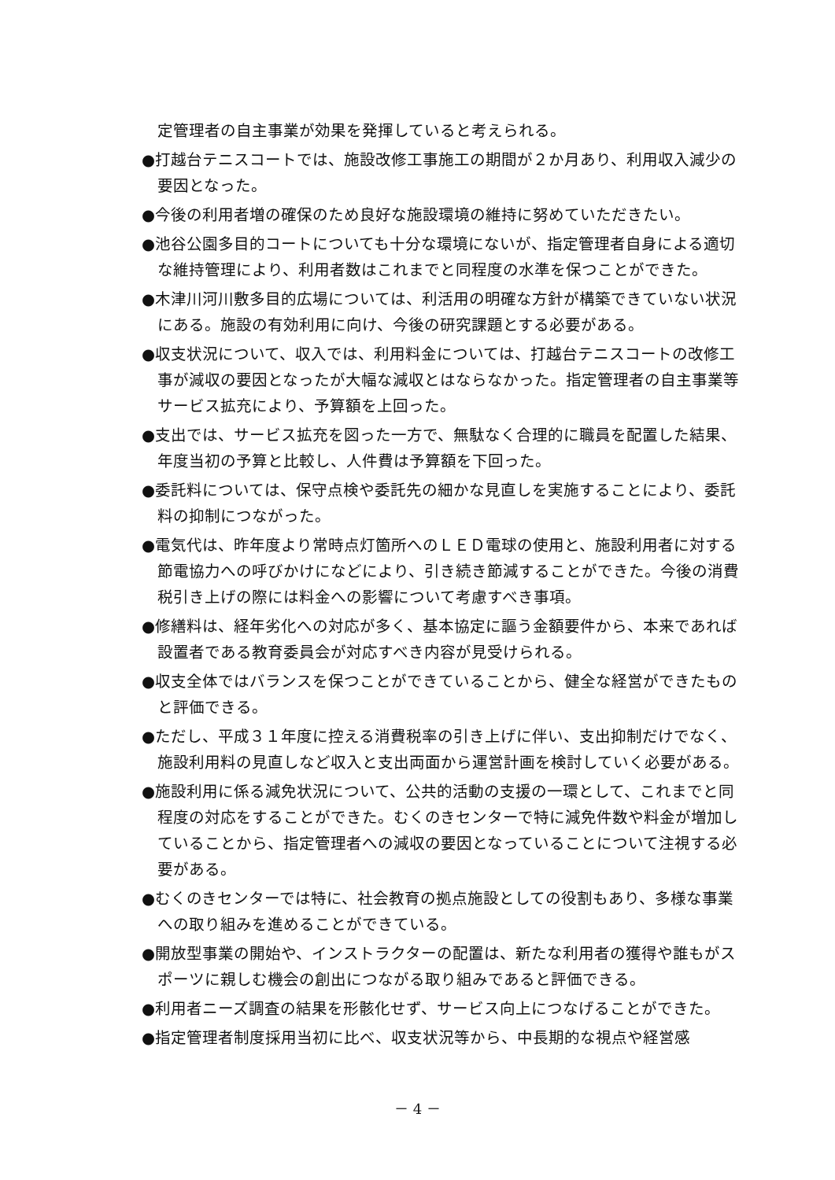定管理者の自主事業が効果を発揮していると考えられる。
●打越台テニスコートでは、施設改修工事施工の期間が２か月あり、利用収入減少の要因となった。
●今後の利用者増の確保のため良好な施設環境の維持に努めていただきたい。
●池谷公園多目的コートについても十分な環境にないが、指定管理者自身による適切な維持管理により、利用者数はこれまでと同程度の水準を保つことができた。
●木津川河川敷多目的広場については、利活用の明確な方針が構築できていない状況にある。施設の有効利用に向け、今後の研究課題とする必要がある。
●収支状況について、収入では、利用料金については、打越台テニスコートの改修工事が減収の要因となったが大幅な減収とはならなかった。指定管理者の自主事業等サービス拡充により、予算額を上回った。
●支出では、サービス拡充を図った一方で、無駄なく合理的に職員を配置した結果、年度当初の予算と比較し、人件費は予算額を下回った。
●委託料については、保守点検や委託先の細かな見直しを実施することにより、委託料の抑制につながった。
●電気代は、昨年度より常時点灯箇所へのＬＥＤ電球の使用と、施設利用者に対する節電協力への呼びかけになどにより、引き続き節減することができた。今後の消費税引き上げの際には料金への影響について考慮すべき事項。
●修繕料は、経年劣化への対応が多く、基本協定に謳う金額要件から、本来であれば設置者である教育委員会が対応すべき内容が見受けられる。
●収支全体ではバランスを保つことができていることから、健全な経営ができたものと評価できる。
●ただし、平成３１年度に控える消費税率の引き上げに伴い、支出抑制だけでなく、施設利用料の見直しなど収入と支出両面から運営計画を検討していく必要がある。
●施設利用に係る減免状況について、公共的活動の支援の一環として、これまでと同程度の対応をすることができた。むくのきセンターで特に減免件数や料金が増加していることから、指定管理者への減収の要因となっていることについて注視する必要がある。
●むくのきセンターでは特に、社会教育の拠点施設としての役割もあり、多様な事業への取り組みを進めることができている。
●開放型事業の開始や、インストラクターの配置は、新たな利用者の獲得や誰もがスポーツに親しむ機会の創出につながる取り組みであると評価できる。
●利用者ニーズ調査の結果を形骸化せず、サービス向上につなげることができた。
●指定管理者制度採用当初に比べ、収支状況等から、中長期的な視点や経営感
－ 4 －